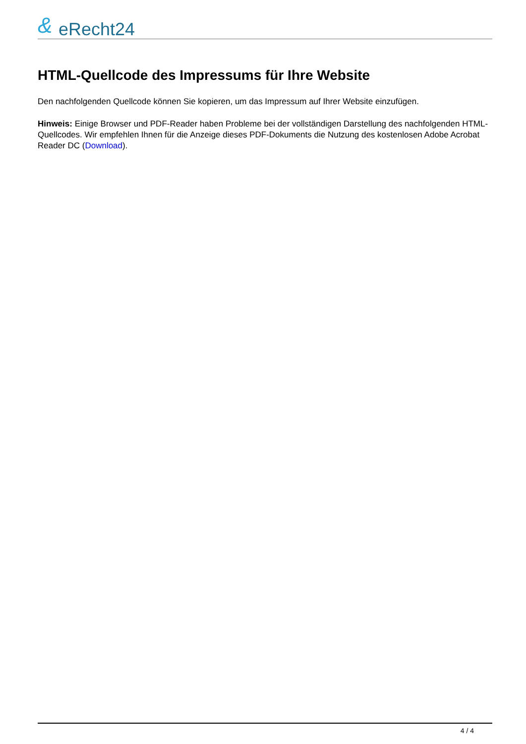& eRecht24
HTML-Quellcode des Impressums für Ihre Website
Den nachfolgenden Quellcode können Sie kopieren, um das Impressum auf Ihrer Website einzufügen.
Hinweis: Einige Browser und PDF-Reader haben Probleme bei der vollständigen Darstellung des nachfolgenden HTML-Quellcodes. Wir empfehlen Ihnen für die Anzeige dieses PDF-Dokuments die Nutzung des kostenlosen Adobe Acrobat Reader DC (Download).
4 / 4